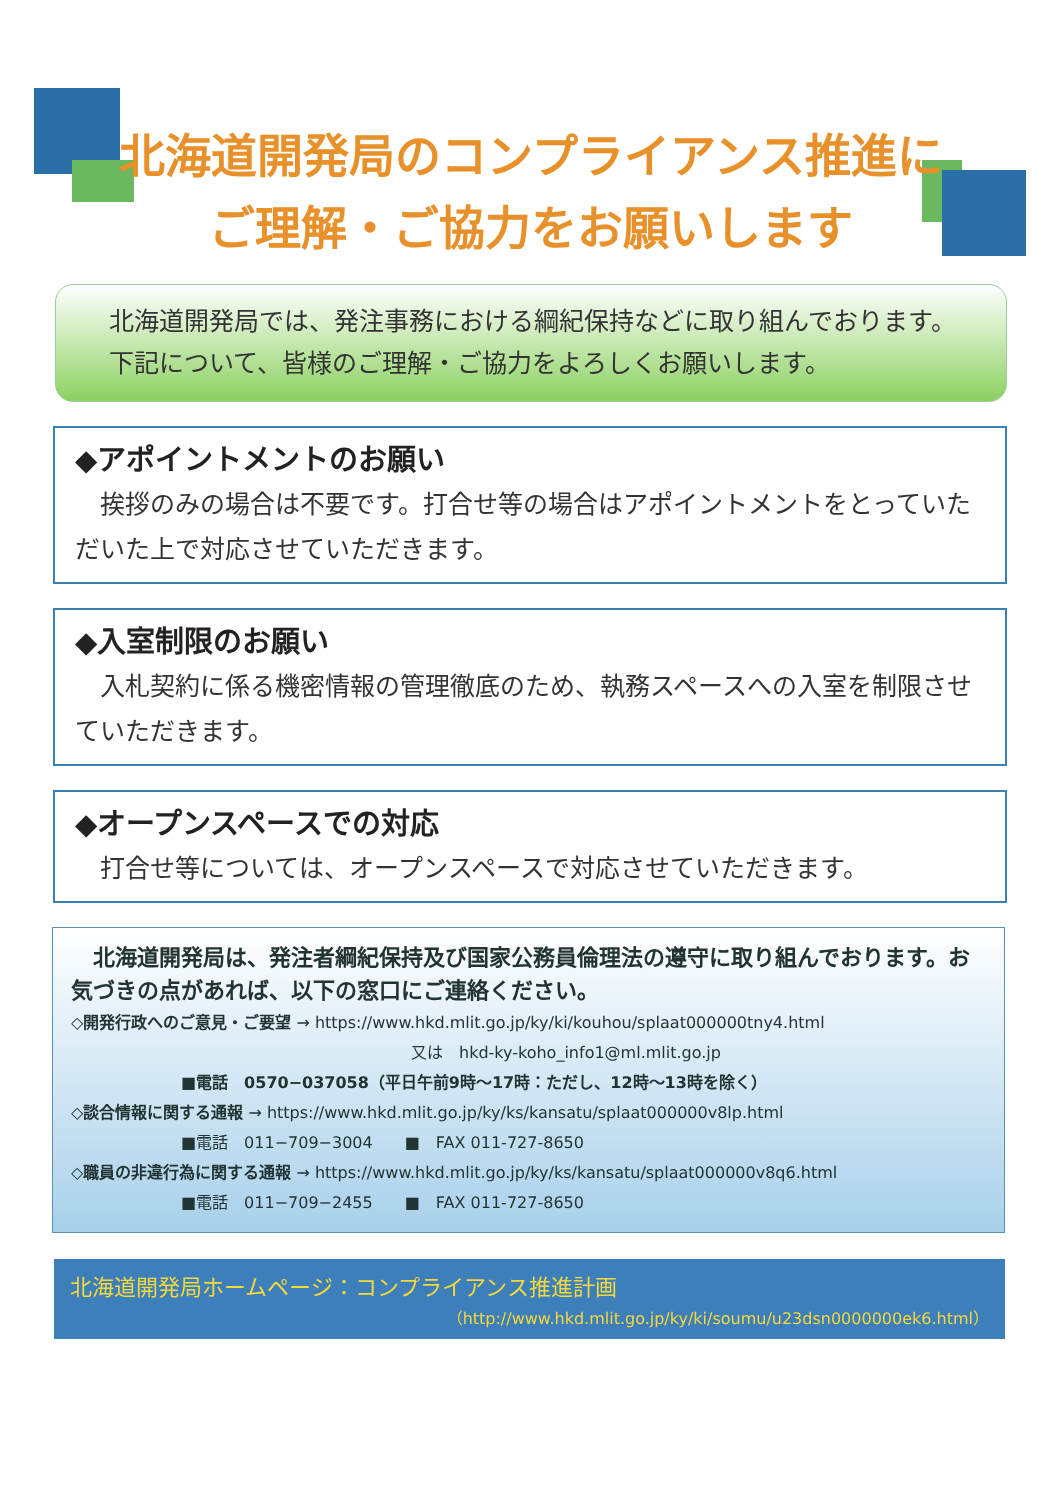北海道開発局のコンプライアンス推進に
ご理解・ご協力をお願いします
　北海道開発局では、発注事務における綱紀保持などに取り組んでおります。
　下記について、皆様のご理解・ご協力をよろしくお願いします。
◆アポイントメントのお願い
　挨拶のみの場合は不要です。打合せ等の場合はアポイントメントをとっていただいた上で対応させていただきます。
◆入室制限のお願い
　入札契約に係る機密情報の管理徹底のため、執務スペースへの入室を制限させていただきます。
◆オープンスペースでの対応
　打合せ等については、オープンスペースで対応させていただきます。
　北海道開発局は、発注者綱紀保持及び国家公務員倫理法の遵守に取り組んでおります。お気づきの点があれば、以下の窓口にご連絡ください。
◇開発行政へのご意見・ご要望 → https://www.hkd.mlit.go.jp/ky/ki/kouhou/splaat000000tny4.html
又は　hkd-ky-koho_info1@ml.mlit.go.jp
■電話　0570−037058（平日午前9時～17時：ただし、12時～13時を除く）
◇談合情報に関する通報 → https://www.hkd.mlit.go.jp/ky/ks/kansatu/splaat000000v8lp.html
■電話　011−709−3004　　■　FAX 011-727-8650
◇職員の非違行為に関する通報 → https://www.hkd.mlit.go.jp/ky/ks/kansatu/splaat000000v8q6.html
■電話　011−709−2455　　■　FAX 011-727-8650
北海道開発局ホームページ：コンプライアンス推進計画
（http://www.hkd.mlit.go.jp/ky/ki/soumu/u23dsn0000000ek6.html）